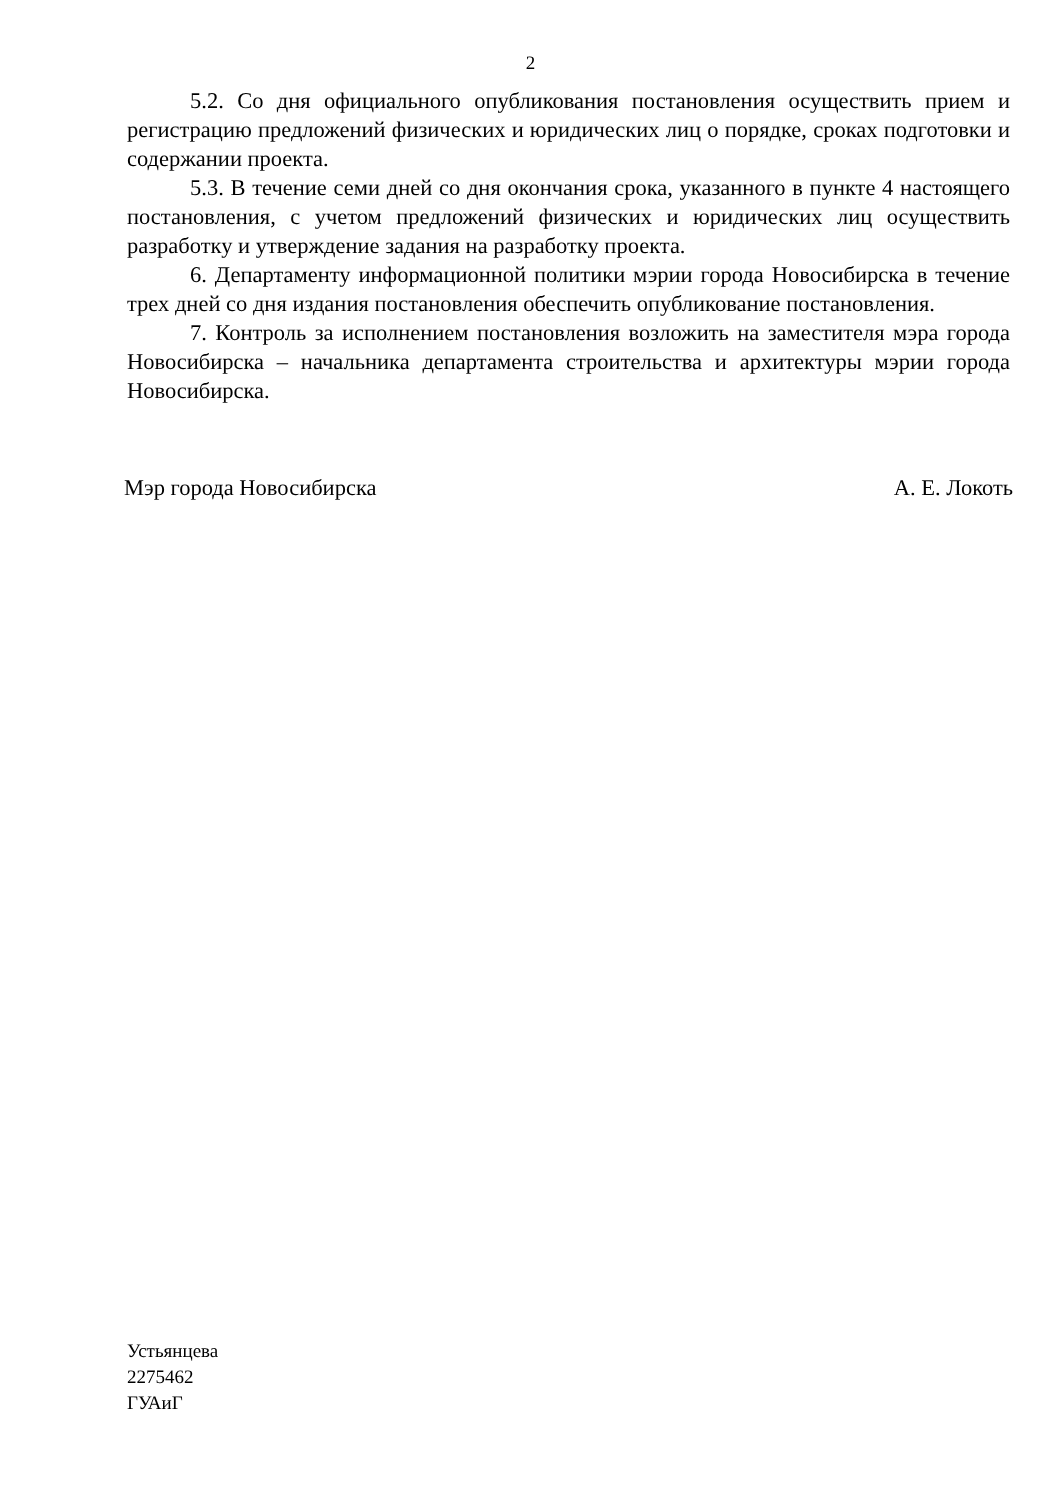2
5.2. Со дня официального опубликования постановления осуществить прием и регистрацию предложений физических и юридических лиц о порядке, сроках подготовки и содержании проекта.
5.3. В течение семи дней со дня окончания срока, указанного в пункте 4 настоящего постановления, с учетом предложений физических и юридических лиц осуществить разработку и утверждение задания на разработку проекта.
6. Департаменту информационной политики мэрии города Новосибирска в течение трех дней со дня издания постановления обеспечить опубликование постановления.
7. Контроль за исполнением постановления возложить на заместителя мэра города Новосибирска – начальника департамента строительства и архитектуры мэрии города Новосибирска.
Мэр города Новосибирска А. Е. Локоть
Устьянцева
2275462
ГУАиГ